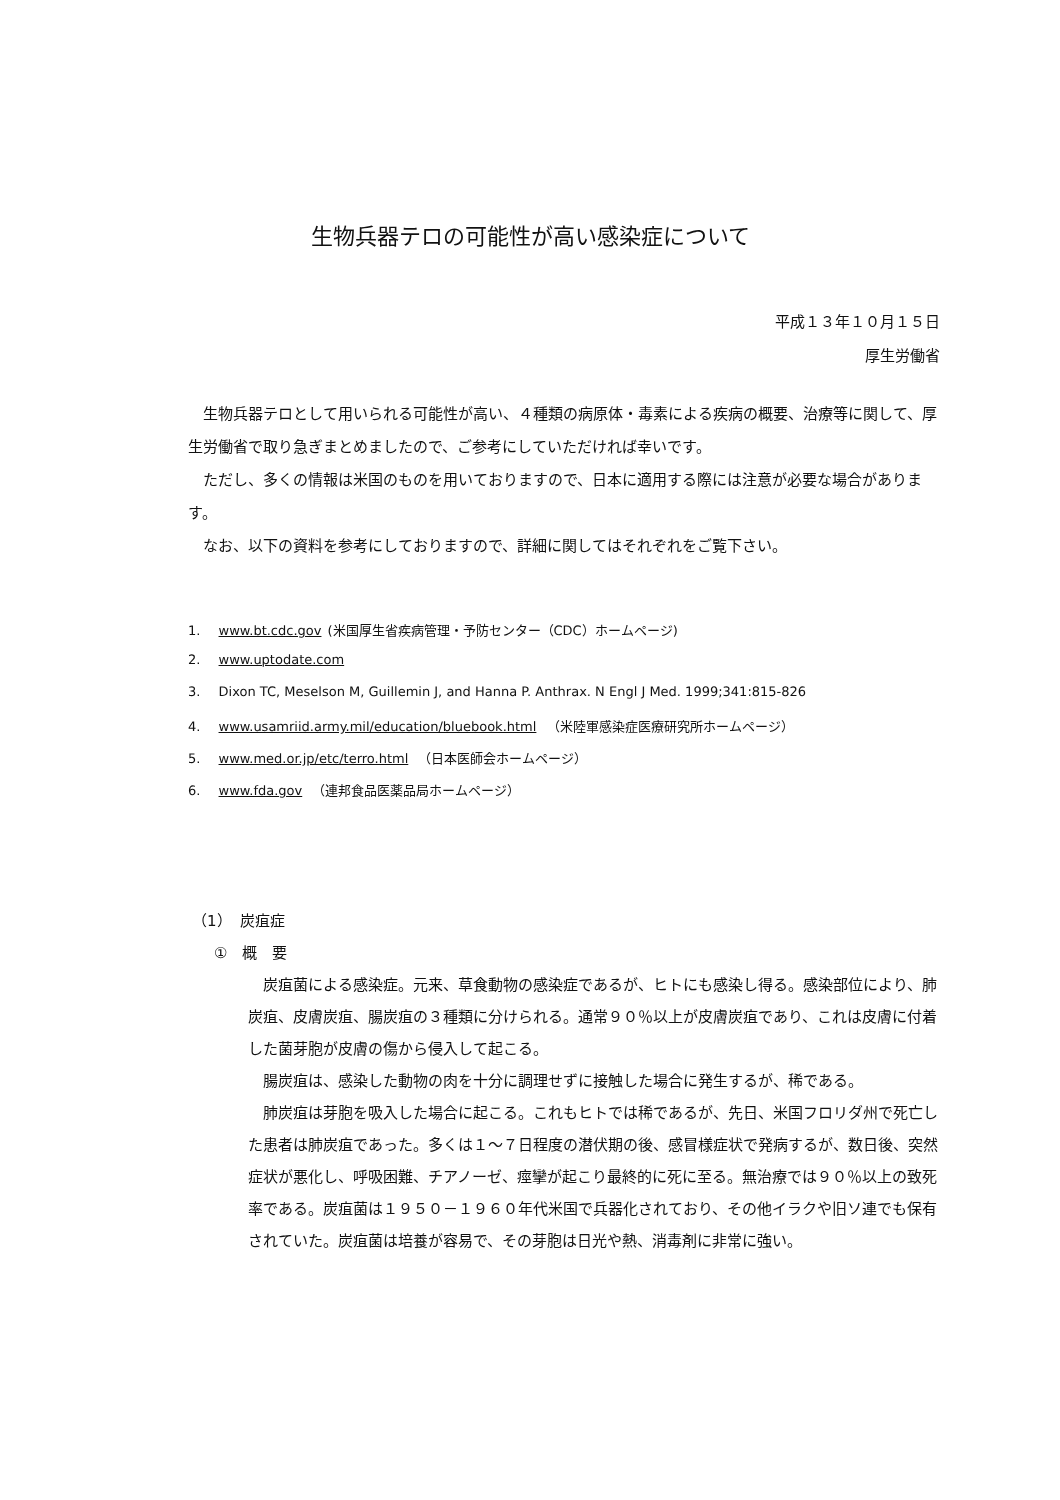生物兵器テロの可能性が高い感染症について
平成１３年１０月１５日
厚生労働省
生物兵器テロとして用いられる可能性が高い、４種類の病原体・毒素による疾病の概要、治療等に関して、厚生労働省で取り急ぎまとめましたので、ご参考にしていただければ幸いです。
ただし、多くの情報は米国のものを用いておりますので、日本に適用する際には注意が必要な場合があります。
なお、以下の資料を参考にしておりますので、詳細に関してはそれぞれをご覧下さい。
1. www.bt.cdc.gov (米国厚生省疾病管理・予防センター（CDC）ホームページ)
2. www.uptodate.com
3. Dixon TC, Meselson M, Guillemin J, and Hanna P. Anthrax. N Engl J Med. 1999;341:815-826
4. www.usamriid.army.mil/education/bluebook.html （米陸軍感染症医療研究所ホームページ）
5. www.med.or.jp/etc/terro.html （日本医師会ホームページ）
6. www.fda.gov （連邦食品医薬品局ホームページ）
（1）　炭疽症
①　概　要
炭疽菌による感染症。元来、草食動物の感染症であるが、ヒトにも感染し得る。感染部位により、肺炭疽、皮膚炭疽、腸炭疽の３種類に分けられる。通常９０％以上が皮膚炭疽であり、これは皮膚に付着した菌芽胞が皮膚の傷から侵入して起こる。
腸炭疽は、感染した動物の肉を十分に調理せずに接触した場合に発生するが、稀である。
肺炭疽は芽胞を吸入した場合に起こる。これもヒトでは稀であるが、先日、米国フロリダ州で死亡した患者は肺炭疽であった。多くは１～７日程度の潜伏期の後、感冒様症状で発病するが、数日後、突然症状が悪化し、呼吸困難、チアノーゼ、痙攣が起こり最終的に死に至る。無治療では９０％以上の致死率である。炭疽菌は１９５０－１９６０年代米国で兵器化されており、その他イラクや旧ソ連でも保有されていた。炭疽菌は培養が容易で、その芽胞は日光や熱、消毒剤に非常に強い。